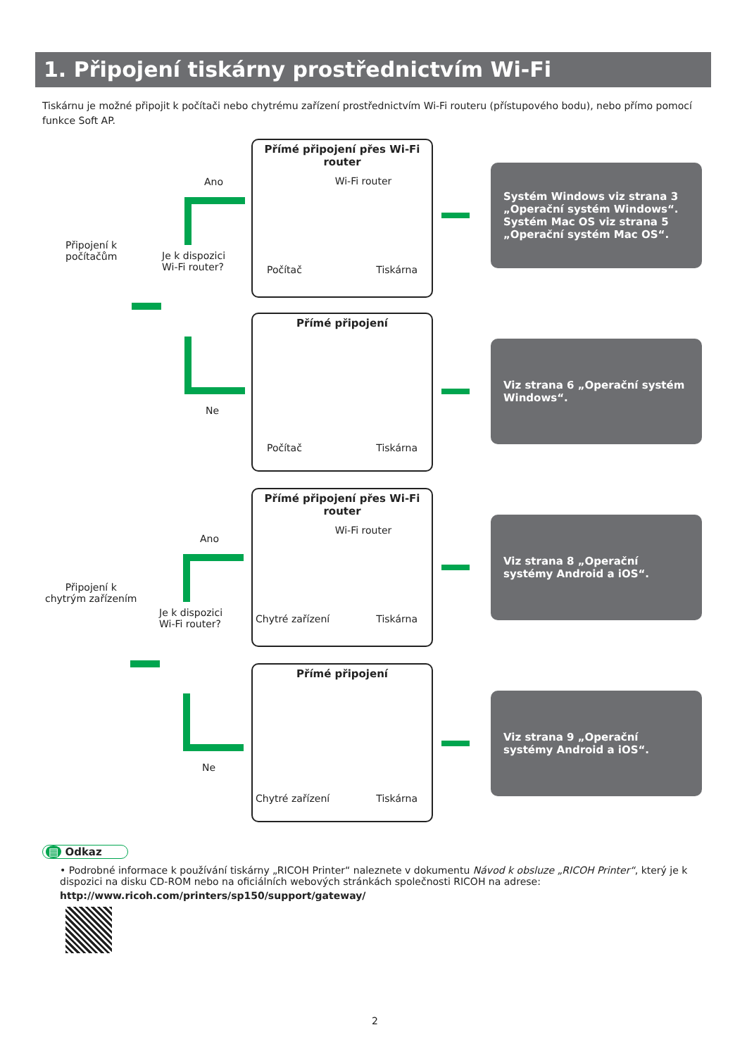1. Připojení tiskárny prostřednictvím Wi-Fi
Tiskárnu je možné připojit k počítači nebo chytrému zařízení prostřednictvím Wi-Fi routeru (přístupového bodu), nebo přímo pomocí funkce Soft AP.
Připojení k
počítačům
Ano
Je k dispozici
Wi-Fi router?
Ne
Přímé připojení přes Wi-Fi router
Wi-Fi router
Počítač Tiskárna
Přímé připojení
Počítač Tiskárna
Přímé připojení přes Wi-Fi router
Wi-Fi router
Chytré zařízení Tiskárna
Přímé připojení
Chytré zařízení Tiskárna
Systém Windows viz strana 3 „Operační systém Windows“.
Systém Mac OS viz strana 5 „Operační systém Mac OS“.
Viz strana 6 „Operační systém Windows“.
Viz strana 8 „Operační systémy Android a iOS“.
Viz strana 9 „Operační systémy Android a iOS“.
Připojení k
chytrým zařízením
Ano
Je k dispozici
Wi-Fi router?
Ne
▤ Odkaz
• Podrobné informace k používání tiskárny „RICOH Printer“ naleznete v dokumentu Návod k obsluze „RICOH Printer“, který je k dispozici na disku CD-ROM nebo na oficiálních webových stránkách společnosti RICOH na adrese:
http://www.ricoh.com/printers/sp150/support/gateway/
2